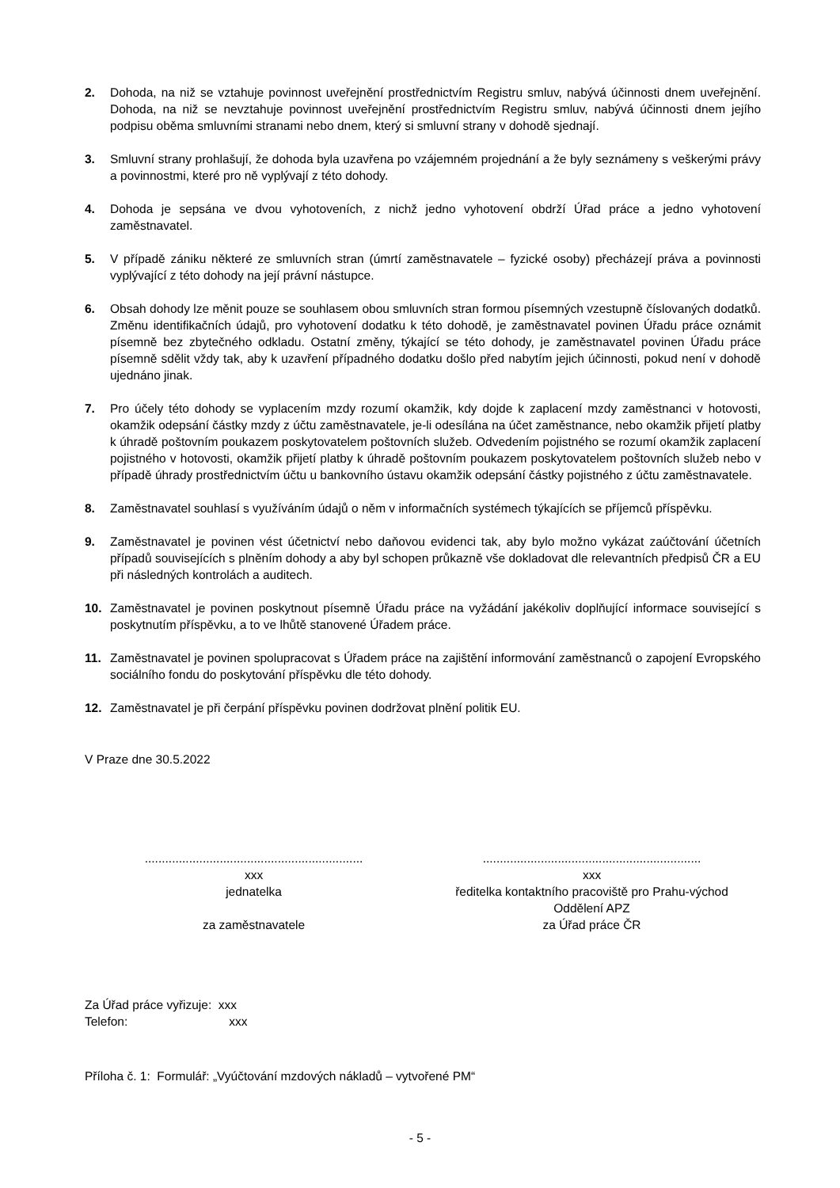2. Dohoda, na niž se vztahuje povinnost uveřejnění prostřednictvím Registru smluv, nabývá účinnosti dnem uveřejnění. Dohoda, na niž se nevztahuje povinnost uveřejnění prostřednictvím Registru smluv, nabývá účinnosti dnem jejího podpisu oběma smluvními stranami nebo dnem, který si smluvní strany v dohodě sjednají.
3. Smluvní strany prohlašují, že dohoda byla uzavřena po vzájemném projednání a že byly seznámeny s veškerými právy a povinnostmi, které pro ně vyplývají z této dohody.
4. Dohoda je sepsána ve dvou vyhotoveních, z nichž jedno vyhotovení obdrží Úřad práce a jedno vyhotovení zaměstnavatel.
5. V případě zániku některé ze smluvních stran (úmrtí zaměstnavatele – fyzické osoby) přecházejí práva a povinnosti vyplývající z této dohody na její právní nástupce.
6. Obsah dohody lze měnit pouze se souhlasem obou smluvních stran formou písemných vzestupně číslovaných dodatků. Změnu identifikačních údajů, pro vyhotovení dodatku k této dohodě, je zaměstnavatel povinen Úřadu práce oznámit písemně bez zbytečného odkladu. Ostatní změny, týkající se této dohody, je zaměstnavatel povinen Úřadu práce písemně sdělit vždy tak, aby k uzavření případného dodatku došlo před nabytím jejich účinnosti, pokud není v dohodě ujednáno jinak.
7. Pro účely této dohody se vyplacením mzdy rozumí okamžik, kdy dojde k zaplacení mzdy zaměstnanci v hotovosti, okamžik odepsání částky mzdy z účtu zaměstnavatele, je-li odesílána na účet zaměstnance, nebo okamžik přijetí platby k úhradě poštovním poukazem poskytovatelem poštovních služeb. Odvedením pojistného se rozumí okamžik zaplacení pojistného v hotovosti, okamžik přijetí platby k úhradě poštovním poukazem poskytovatelem poštovních služeb nebo v případě úhrady prostřednictvím účtu u bankovního ústavu okamžik odepsání částky pojistného z účtu zaměstnavatele.
8. Zaměstnavatel souhlasí s využíváním údajů o něm v informačních systémech týkajících se příjemců příspěvku.
9. Zaměstnavatel je povinen vést účetnictví nebo daňovou evidenci tak, aby bylo možno vykázat zaúčtování účetních případů souvisejících s plněním dohody a aby byl schopen průkazně vše dokladovat dle relevantních předpisů ČR a EU při následných kontrolách a auditech.
10. Zaměstnavatel je povinen poskytnout písemně Úřadu práce na vyžádání jakékoliv doplňující informace související s poskytnutím příspěvku, a to ve lhůtě stanovené Úřadem práce.
11. Zaměstnavatel je povinen spolupracovat s Úřadem práce na zajištění informování zaměstnanců o zapojení Evropského sociálního fondu do poskytování příspěvku dle této dohody.
12. Zaměstnavatel je při čerpání příspěvku povinen dodržovat plnění politik EU.
V Praze dne 30.5.2022
................................................................
xxx
jednatelka
za zaměstnavatele
................................................................
xxx
ředitelka kontaktního pracoviště pro Prahu-východ
Oddělení APZ
za Úřad práce ČR
Za Úřad práce vyřizuje: xxx
Telefon: xxx
Příloha č. 1: Formulář: „Vyúčtování mzdových nákladů – vytvořené PM“
- 5 -